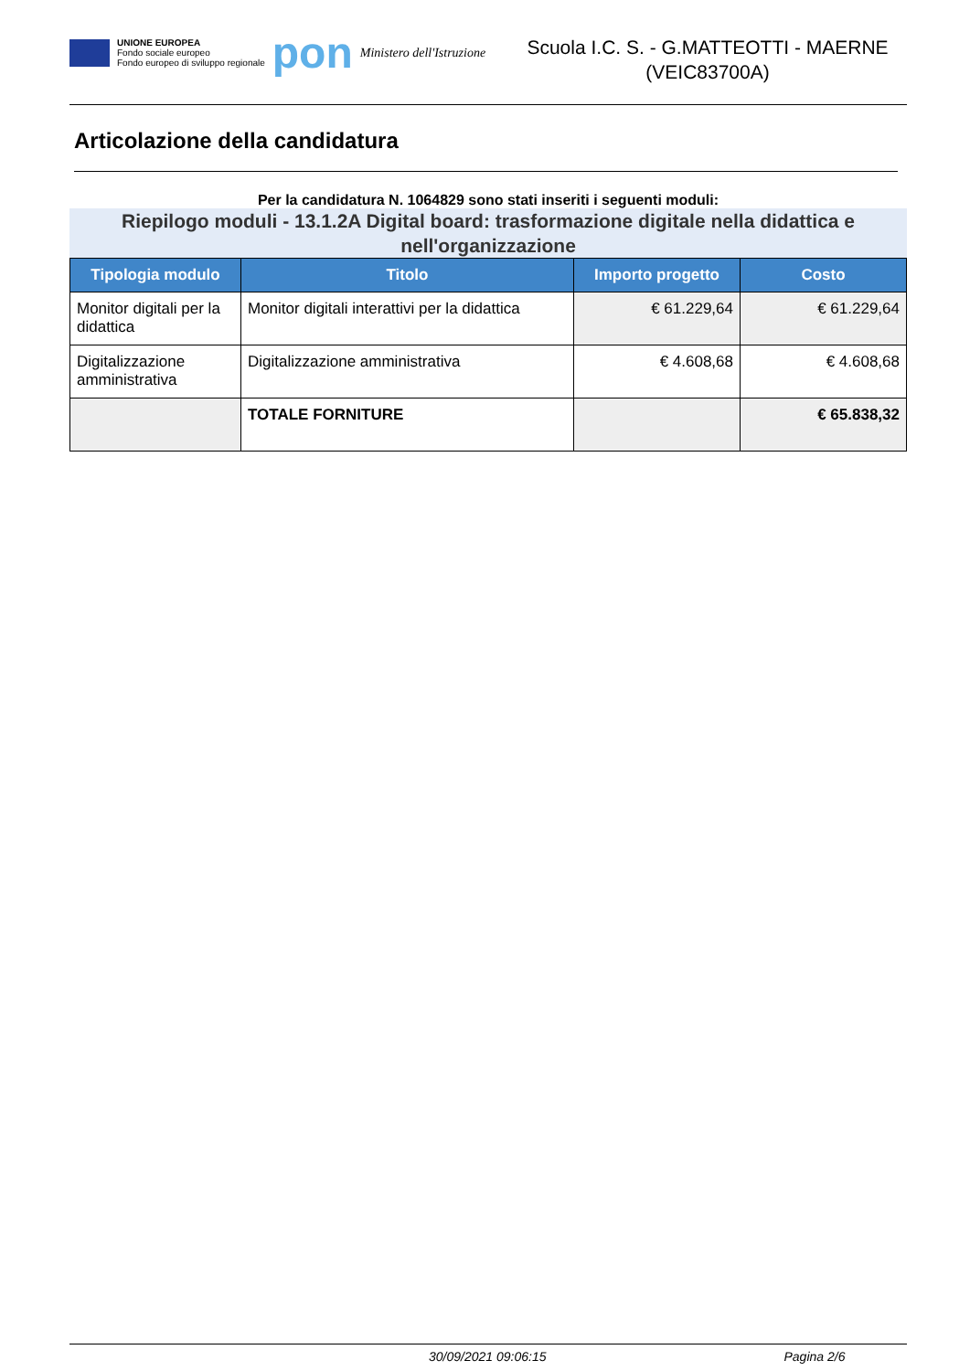UNIONE EUROPEA
Fondo sociale europeo
Fondo europeo di sviluppo regionale
pon
Ministero dell'Istruzione
Scuola I.C. S. - G.MATTEOTTI - MAERNE
(VEIC83700A)
Articolazione della candidatura
Per la candidatura N. 1064829 sono stati inseriti i seguenti moduli:
Riepilogo moduli - 13.1.2A Digital board: trasformazione digitale nella didattica e nell'organizzazione
| Tipologia modulo | Titolo | Importo progetto | Costo |
| --- | --- | --- | --- |
| Monitor digitali per la didattica | Monitor digitali interattivi per la didattica | € 61.229,64 | € 61.229,64 |
| Digitalizzazione amministrativa | Digitalizzazione amministrativa | € 4.608,68 | € 4.608,68 |
| | TOTALE FORNITURE | | € 65.838,32 |
30/09/2021 09:06:15 Pagina 2/6